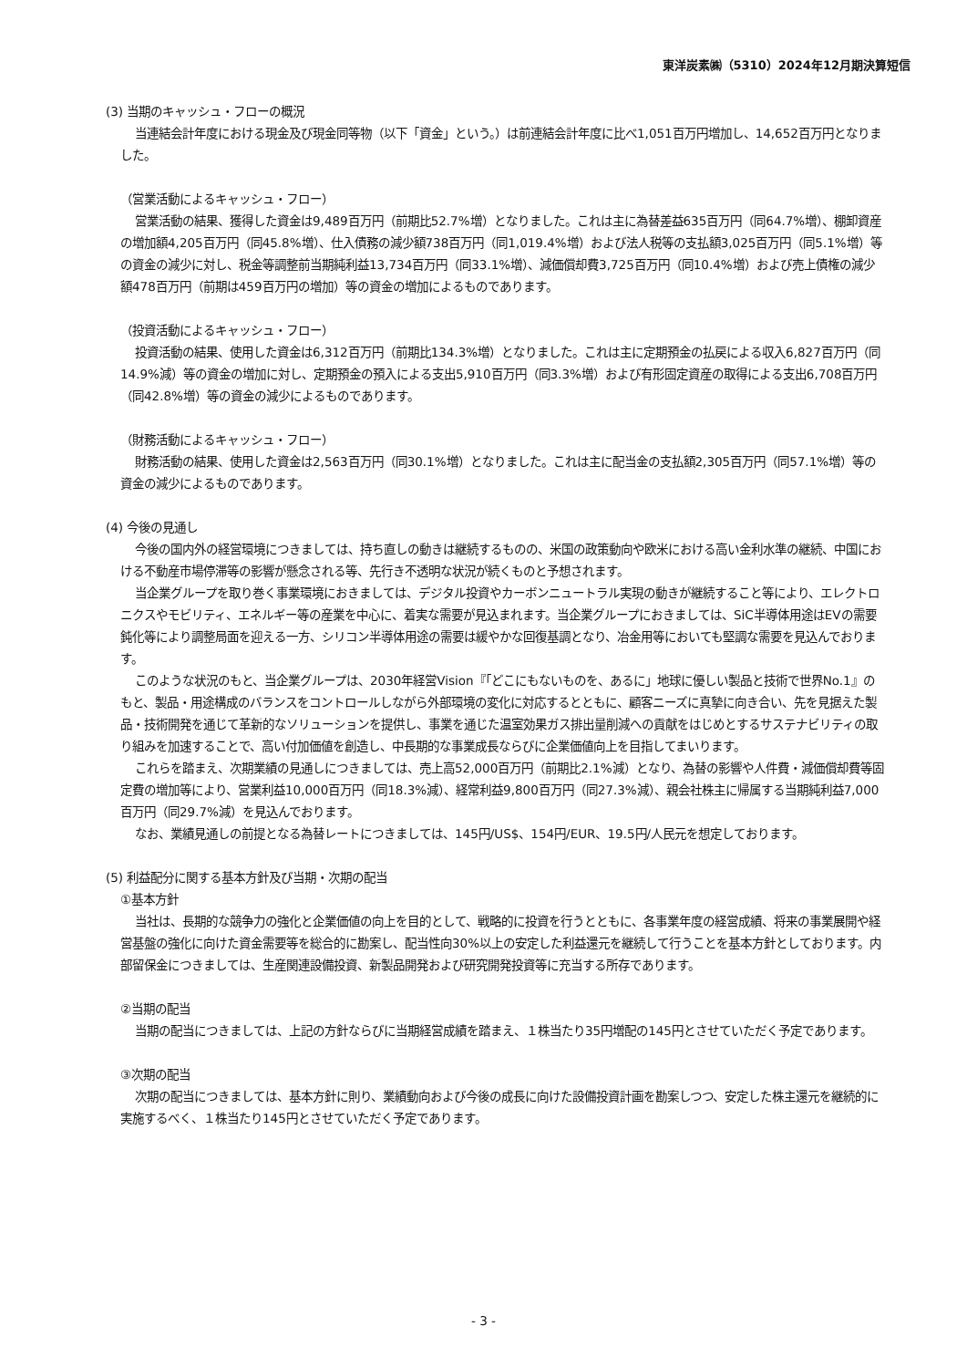東洋炭素㈱（5310）2024年12月期決算短信
(3) 当期のキャッシュ・フローの概況
当連結会計年度における現金及び現金同等物（以下「資金」という。）は前連結会計年度に比べ1,051百万円増加し、14,652百万円となりました。
（営業活動によるキャッシュ・フロー）
営業活動の結果、獲得した資金は9,489百万円（前期比52.7%増）となりました。これは主に為替差益635百万円（同64.7%増）、棚卸資産の増加額4,205百万円（同45.8%増）、仕入債務の減少額738百万円（同1,019.4%増）および法人税等の支払額3,025百万円（同5.1%増）等の資金の減少に対し、税金等調整前当期純利益13,734百万円（同33.1%増）、減価償却費3,725百万円（同10.4%増）および売上債権の減少額478百万円（前期は459百万円の増加）等の資金の増加によるものであります。
（投資活動によるキャッシュ・フロー）
投資活動の結果、使用した資金は6,312百万円（前期比134.3%増）となりました。これは主に定期預金の払戻による収入6,827百万円（同14.9%減）等の資金の増加に対し、定期預金の預入による支出5,910百万円（同3.3%増）および有形固定資産の取得による支出6,708百万円（同42.8%増）等の資金の減少によるものであります。
（財務活動によるキャッシュ・フロー）
財務活動の結果、使用した資金は2,563百万円（同30.1%増）となりました。これは主に配当金の支払額2,305百万円（同57.1%増）等の資金の減少によるものであります。
(4) 今後の見通し
今後の国内外の経営環境につきましては、持ち直しの動きは継続するものの、米国の政策動向や欧米における高い金利水準の継続、中国における不動産市場停滞等の影響が懸念される等、先行き不透明な状況が続くものと予想されます。
当企業グループを取り巻く事業環境におきましては、デジタル投資やカーボンニュートラル実現の動きが継続すること等により、エレクトロニクスやモビリティ、エネルギー等の産業を中心に、着実な需要が見込まれます。当企業グループにおきましては、SiC半導体用途はEVの需要鈍化等により調整局面を迎える一方、シリコン半導体用途の需要は緩やかな回復基調となり、冶金用等においても堅調な需要を見込んでおります。
このような状況のもと、当企業グループは、2030年経営Vision『「どこにもないものを、あるに」地球に優しい製品と技術で世界No.1』のもと、製品・用途構成のバランスをコントロールしながら外部環境の変化に対応するとともに、顧客ニーズに真摯に向き合い、先を見据えた製品・技術開発を通じて革新的なソリューションを提供し、事業を通じた温室効果ガス排出量削減への貢献をはじめとするサステナビリティの取り組みを加速することで、高い付加価値を創造し、中長期的な事業成長ならびに企業価値向上を目指してまいります。
これらを踏まえ、次期業績の見通しにつきましては、売上高52,000百万円（前期比2.1%減）となり、為替の影響や人件費・減価償却費等固定費の増加等により、営業利益10,000百万円（同18.3%減）、経常利益9,800百万円（同27.3%減）、親会社株主に帰属する当期純利益7,000百万円（同29.7%減）を見込んでおります。
なお、業績見通しの前提となる為替レートにつきましては、145円/US$、154円/EUR、19.5円/人民元を想定しております。
(5) 利益配分に関する基本方針及び当期・次期の配当
①基本方針
当社は、長期的な競争力の強化と企業価値の向上を目的として、戦略的に投資を行うとともに、各事業年度の経営成績、将来の事業展開や経営基盤の強化に向けた資金需要等を総合的に勘案し、配当性向30%以上の安定した利益還元を継続して行うことを基本方針としております。内部留保金につきましては、生産関連設備投資、新製品開発および研究開発投資等に充当する所存であります。
②当期の配当
当期の配当につきましては、上記の方針ならびに当期経営成績を踏まえ、１株当たり35円増配の145円とさせていただく予定であります。
③次期の配当
次期の配当につきましては、基本方針に則り、業績動向および今後の成長に向けた設備投資計画を勘案しつつ、安定した株主還元を継続的に実施するべく、１株当たり145円とさせていただく予定であります。
- 3 -